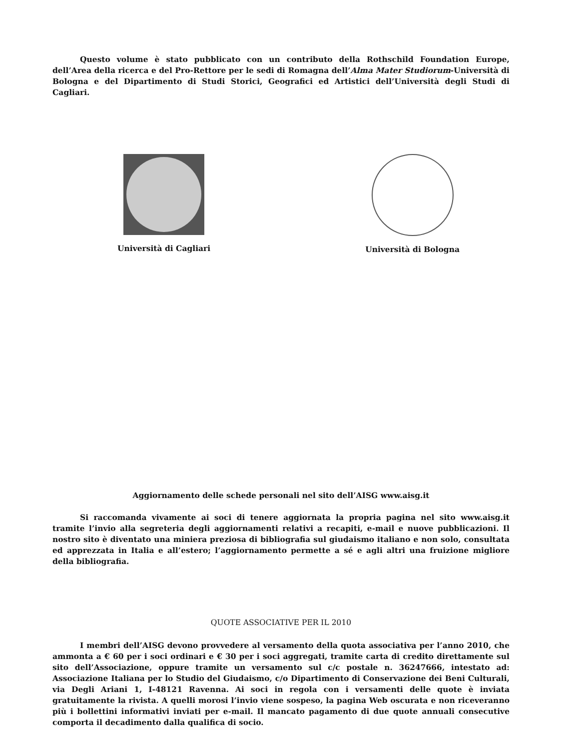Questo volume è stato pubblicato con un contributo della Rothschild Foundation Europe, dell’Area della ricerca e del Pro-Rettore per le sedi di Romagna dell’Alma Mater Studiorum-Università di Bologna e del Dipartimento di Studi Storici, Geografici ed Artistici dell’Università degli Studi di Cagliari.
Università di Cagliari Università di Bologna
Aggiornamento delle schede personali nel sito dell’AISG www.aisg.it
Si raccomanda vivamente ai soci di tenere aggiornata la propria pagina nel sito www.aisg.it tramite l’invio alla segreteria degli aggiornamenti relativi a recapiti, e-mail e nuove pubblicazioni. Il nostro sito è diventato una miniera preziosa di bibliografia sul giudaismo italiano e non solo, consultata ed apprezzata in Italia e all’estero; l’aggiornamento permette a sé e agli altri una fruizione migliore della bibliografia.
QUOTE ASSOCIATIVE PER IL 2010
I membri dell’AISG devono provvedere al versamento della quota associativa per l’anno 2010, che ammonta a € 60 per i soci ordinari e € 30 per i soci aggregati, tramite carta di credito direttamente sul sito dell’Associazione, oppure tramite un versamento sul c/c postale n. 36247666, intestato ad: Associazione Italiana per lo Studio del Giudaismo, c/o Dipartimento di Conservazione dei Beni Culturali, via Degli Ariani 1, I-48121 Ravenna. Ai soci in regola con i versamenti delle quote è inviata gratuitamente la rivista. A quelli morosi l’invio viene sospeso, la pagina Web oscurata e non riceveranno più i bollettini informativi inviati per e-mail. Il mancato pagamento di due quote annuali consecutive comporta il decadimento dalla qualifica di socio.